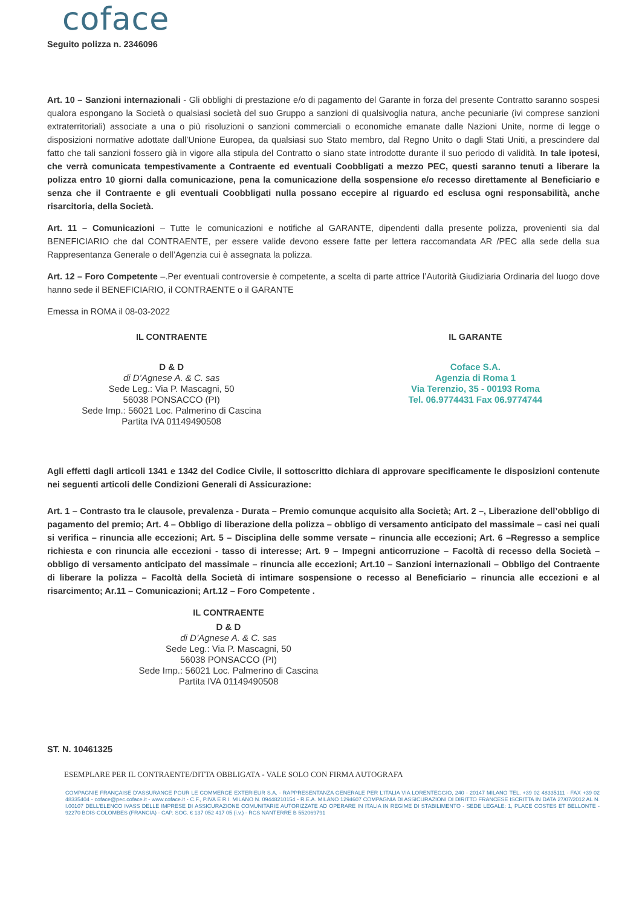coface
Seguito polizza n. 2346096
Art. 10 – Sanzioni internazionali - Gli obblighi di prestazione e/o di pagamento del Garante in forza del presente Contratto saranno sospesi qualora espongano la Società o qualsiasi società del suo Gruppo a sanzioni di qualsivoglia natura, anche pecuniarie (ivi comprese sanzioni extraterritoriali) associate a una o più risoluzioni o sanzioni commerciali o economiche emanate dalle Nazioni Unite, norme di legge o disposizioni normative adottate dall’Unione Europea, da qualsiasi suo Stato membro, dal Regno Unito o dagli Stati Uniti, a prescindere dal fatto che tali sanzioni fossero già in vigore alla stipula del Contratto o siano state introdotte durante il suo periodo di validità. In tale ipotesi, che verrà comunicata tempestivamente a Contraente ed eventuali Coobbligati a mezzo PEC, questi saranno tenuti a liberare la polizza entro 10 giorni dalla comunicazione, pena la comunicazione della sospensione e/o recesso direttamente al Beneficiario e senza che il Contraente e gli eventuali Coobbligati nulla possano eccepire al riguardo ed esclusa ogni responsabilità, anche risarcitoria, della Società.
Art. 11 – Comunicazioni – Tutte le comunicazioni e notifiche al GARANTE, dipendenti dalla presente polizza, provenienti sia dal BENEFICIARIO che dal CONTRAENTE, per essere valide devono essere fatte per lettera raccomandata AR /PEC alla sede della sua Rappresentanza Generale o dell’Agenzia cui è assegnata la polizza.
Art. 12 – Foro Competente –.Per eventuali controversie è competente, a scelta di parte attrice l’Autorità Giudiziaria Ordinaria del luogo dove hanno sede il BENEFICIARIO, il CONTRAENTE o il GARANTE
Emessa in ROMA il 08-03-2022
IL CONTRAENTE
D & D
di D’Agnese A. & C. sas
Sede Leg.: Via P. Mascagni, 50
56038 PONSACCO (PI)
Sede Imp.: 56021 Loc. Palmerino di Cascina
Partita IVA 01149490508
IL GARANTE
Coface S.A.
Agenzia di Roma 1
Via Terenzio, 35 - 00193 Roma
Tel. 06.9774431 Fax 06.9774744
Agli effetti dagli articoli 1341 e 1342 del Codice Civile, il sottoscritto dichiara di approvare specificamente le disposizioni contenute nei seguenti articoli delle Condizioni Generali di Assicurazione:
Art. 1 – Contrasto tra le clausole, prevalenza - Durata – Premio comunque acquisito alla Società; Art. 2 –, Liberazione dell’obbligo di pagamento del premio; Art. 4 – Obbligo di liberazione della polizza – obbligo di versamento anticipato del massimale – casi nei quali si verifica – rinuncia alle eccezioni; Art. 5 – Disciplina delle somme versate – rinuncia alle eccezioni; Art. 6 –Regresso a semplice richiesta e con rinuncia alle eccezioni - tasso di interesse; Art. 9 – Impegni anticorruzione – Facoltà di recesso della Società – obbligo di versamento anticipato del massimale – rinuncia alle eccezioni; Art.10 – Sanzioni internazionali – Obbligo del Contraente di liberare la polizza – Facoltà della Società di intimare sospensione o recesso al Beneficiario – rinuncia alle eccezioni e al risarcimento; Ar.11 – Comunicazioni; Art.12 – Foro Competente .
IL CONTRAENTE
D & D
di D’Agnese A. & C. sas
Sede Leg.: Via P. Mascagni, 50
56038 PONSACCO (PI)
Sede Imp.: 56021 Loc. Palmerino di Cascina
Partita IVA 01149490508
ST. N. 10461325
ESEMPLARE PER IL CONTRAENTE/DITTA OBBLIGATA - VALE SOLO CON FIRMA AUTOGRAFA
COMPAGNIE FRANÇAISE D’ASSURANCE POUR LE COMMERCE EXTERIEUR S.A. - RAPPRESENTANZA GENERALE PER L’ITALIA VIA LORENTEGGIO, 240 - 20147 MILANO TEL. +39 02 48335111 - FAX +39 02 48335404 - coface@pec.coface.it - www.coface.it - C.F., P.IVA E R.I. MILANO N. 09448210154 - R.E.A. MILANO 1294607 COMPAGNIA DI ASSICURAZIONI DI DIRITTO FRANCESE ISCRITTA IN DATA 27/07/2012 AL N. I.00107 DELL’ELENCO IVASS DELLE IMPRESE DI ASSICURAZIONE COMUNITARIE AUTORIZZATE AD OPERARE IN ITALIA IN REGIME DI STABILIMENTO - SEDE LEGALE: 1, PLACE COSTES ET BELLONTE - 92270 BOIS-COLOMBES (FRANCIA) - CAP. SOC. € 137 052 417 05 (i.v.) - RCS NANTERRE B 552069791